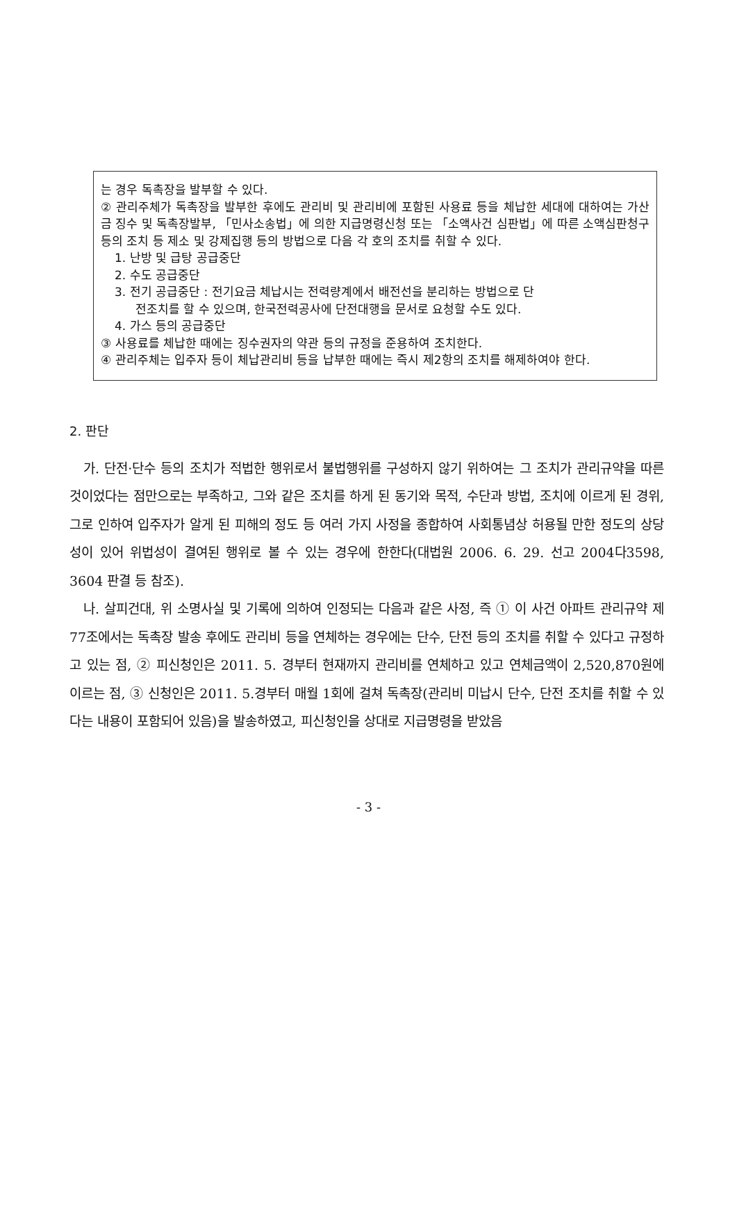는 경우 독촉장을 발부할 수 있다.
② 관리주체가 독촉장을 발부한 후에도 관리비 및 관리비에 포함된 사용료 등을 체납한 세대에 대하여는 가산금 징수 및 독촉장발부, 「민사소송법」에 의한 지급명령신청 또는 「소액사건 심판법」에 따른 소액심판청구 등의 조치 등 제소 및 강제집행 등의 방법으로 다음 각 호의 조치를 취할 수 있다.
1. 난방 및 급탕 공급중단
2. 수도 공급중단
3. 전기 공급중단 : 전기요금 체납시는 전력량계에서 배전선을 분리하는 방법으로 단
전조치를 할 수 있으며, 한국전력공사에 단전대행을 문서로 요청할 수도 있다.
4. 가스 등의 공급중단
③ 사용료를 체납한 때에는 징수권자의 약관 등의 규정을 준용하여 조치한다.
④ 관리주체는 입주자 등이 체납관리비 등을 납부한 때에는 즉시 제2항의 조치를 해제하여야 한다.
2. 판단
가. 단전·단수 등의 조치가 적법한 행위로서 불법행위를 구성하지 않기 위하여는 그 조치가 관리규약을 따른 것이었다는 점만으로는 부족하고, 그와 같은 조치를 하게 된 동기와 목적, 수단과 방법, 조치에 이르게 된 경위, 그로 인하여 입주자가 알게 된 피해의 정도 등 여러 가지 사정을 종합하여 사회통념상 허용될 만한 정도의 상당성이 있어 위법성이 결여된 행위로 볼 수 있는 경우에 한한다(대법원 2006. 6. 29. 선고 2004다3598, 3604 판결 등 참조).
나. 살피건대, 위 소명사실 및 기록에 의하여 인정되는 다음과 같은 사정, 즉 ① 이 사건 아파트 관리규약 제77조에서는 독촉장 발송 후에도 관리비 등을 연체하는 경우에는 단수, 단전 등의 조치를 취할 수 있다고 규정하고 있는 점, ② 피신청인은 2011. 5. 경부터 현재까지 관리비를 연체하고 있고 연체금액이 2,520,870원에 이르는 점, ③ 신청인은 2011. 5.경부터 매월 1회에 걸쳐 독촉장(관리비 미납시 단수, 단전 조치를 취할 수 있다는 내용이 포함되어 있음)을 발송하였고, 피신청인을 상대로 지급명령을 받았음
- 3 -